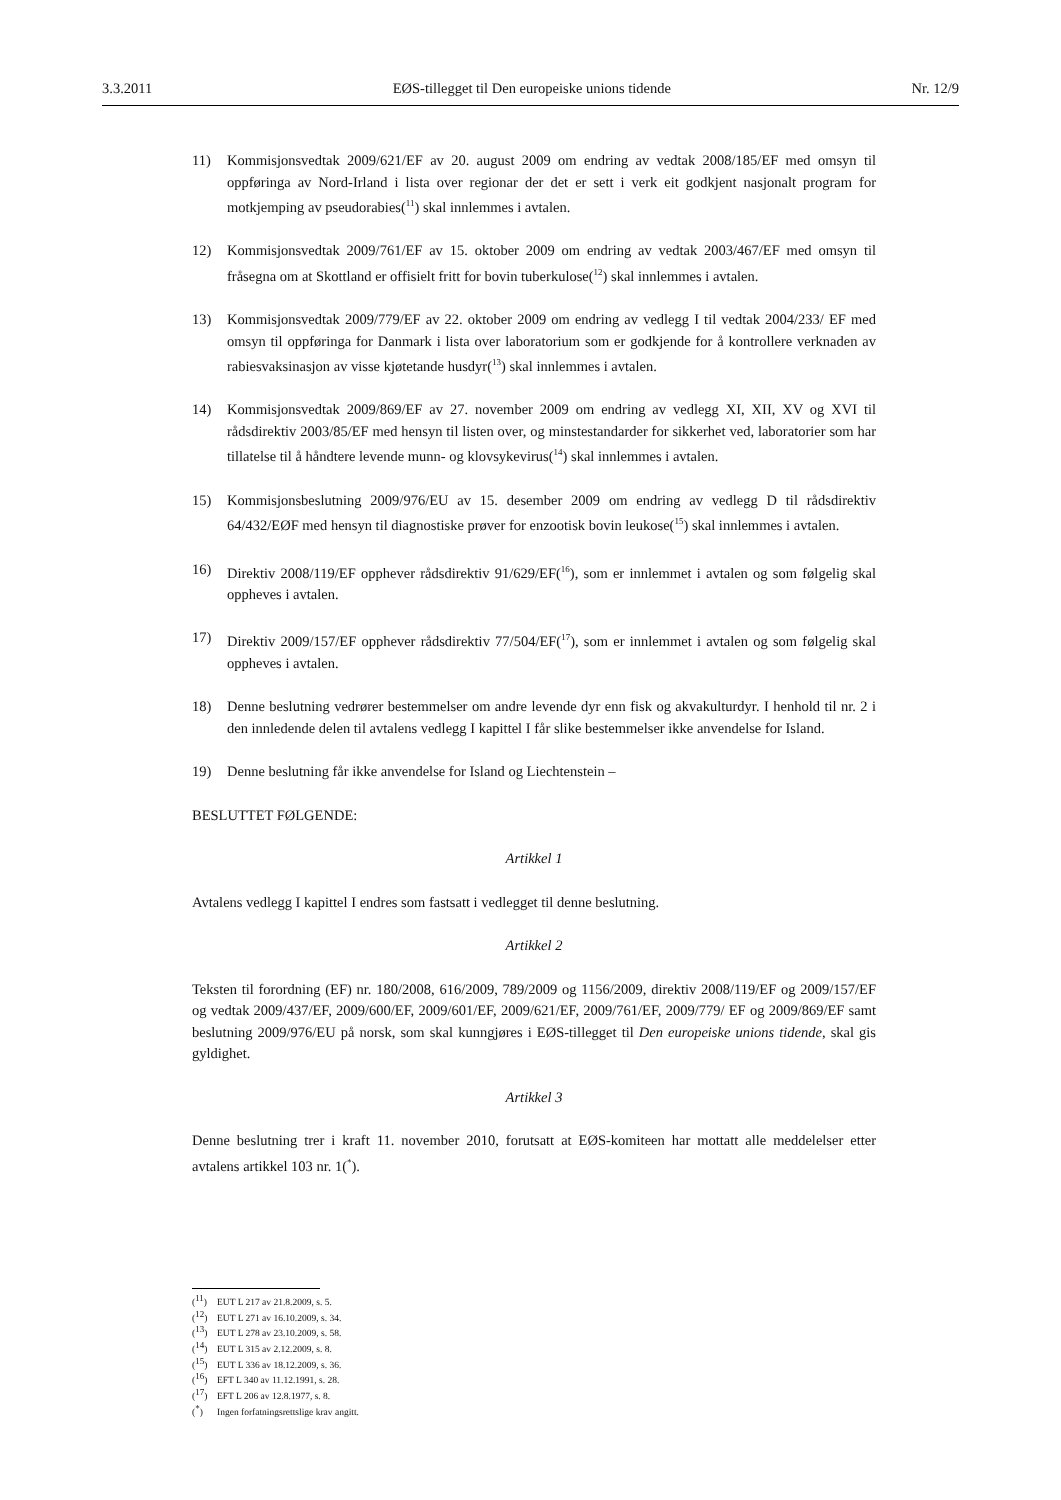3.3.2011 EØS-tillegget til Den europeiske unions tidende Nr. 12/9
11) Kommisjonsvedtak 2009/621/EF av 20. august 2009 om endring av vedtak 2008/185/EF med omsyn til oppføringa av Nord-Irland i lista over regionar der det er sett i verk eit godkjent nasjonalt program for motkjemping av pseudorabies(<sup>11</sup>) skal innlemmes i avtalen.
12) Kommisjonsvedtak 2009/761/EF av 15. oktober 2009 om endring av vedtak 2003/467/EF med omsyn til fråsegna om at Skottland er offisielt fritt for bovin tuberkulose(<sup>12</sup>) skal innlemmes i avtalen.
13) Kommisjonsvedtak 2009/779/EF av 22. oktober 2009 om endring av vedlegg I til vedtak 2004/233/ EF med omsyn til oppføringa for Danmark i lista over laboratorium som er godkjende for å kontrollere verknaden av rabiesvaksinasjon av visse kjøtetande husdyr(<sup>13</sup>) skal innlemmes i avtalen.
14) Kommisjonsvedtak 2009/869/EF av 27. november 2009 om endring av vedlegg XI, XII, XV og XVI til rådsdirektiv 2003/85/EF med hensyn til listen over, og minstestandarder for sikkerhet ved, laboratorier som har tillatelse til å håndtere levende munn- og klovsykevirus(<sup>14</sup>) skal innlemmes i avtalen.
15) Kommisjonsbeslutning 2009/976/EU av 15. desember 2009 om endring av vedlegg D til rådsdirektiv 64/432/EØF med hensyn til diagnostiske prøver for enzootisk bovin leukose(<sup>15</sup>) skal innlemmes i avtalen.
16) Direktiv 2008/119/EF opphever rådsdirektiv 91/629/EF(<sup>16</sup>), som er innlemmet i avtalen og som følgelig skal oppheves i avtalen.
17) Direktiv 2009/157/EF opphever rådsdirektiv 77/504/EF(<sup>17</sup>), som er innlemmet i avtalen og som følgelig skal oppheves i avtalen.
18) Denne beslutning vedrører bestemmelser om andre levende dyr enn fisk og akvakulturdyr. I henhold til nr. 2 i den innledende delen til avtalens vedlegg I kapittel I får slike bestemmelser ikke anvendelse for Island.
19) Denne beslutning får ikke anvendelse for Island og Liechtenstein –
BESLUTTET FØLGENDE:
Artikkel 1
Avtalens vedlegg I kapittel I endres som fastsatt i vedlegget til denne beslutning.
Artikkel 2
Teksten til forordning (EF) nr. 180/2008, 616/2009, 789/2009 og 1156/2009, direktiv 2008/119/EF og 2009/157/EF og vedtak 2009/437/EF, 2009/600/EF, 2009/601/EF, 2009/621/EF, 2009/761/EF, 2009/779/ EF og 2009/869/EF samt beslutning 2009/976/EU på norsk, som skal kunngjøres i EØS-tillegget til Den europeiske unions tidende, skal gis gyldighet.
Artikkel 3
Denne beslutning trer i kraft 11. november 2010, forutsatt at EØS-komiteen har mottatt alle meddelelser etter avtalens artikkel 103 nr. 1(<sup>*</sup>).
(<sup>11</sup>) EUT L 217 av 21.8.2009, s. 5.
(<sup>12</sup>) EUT L 271 av 16.10.2009, s. 34.
(<sup>13</sup>) EUT L 278 av 23.10.2009, s. 58.
(<sup>14</sup>) EUT L 315 av 2.12.2009, s. 8.
(<sup>15</sup>) EUT L 336 av 18.12.2009, s. 36.
(<sup>16</sup>) EFT L 340 av 11.12.1991, s. 28.
(<sup>17</sup>) EFT L 206 av 12.8.1977, s. 8.
(<sup>*</sup>) Ingen forfatningsrettslige krav angitt.